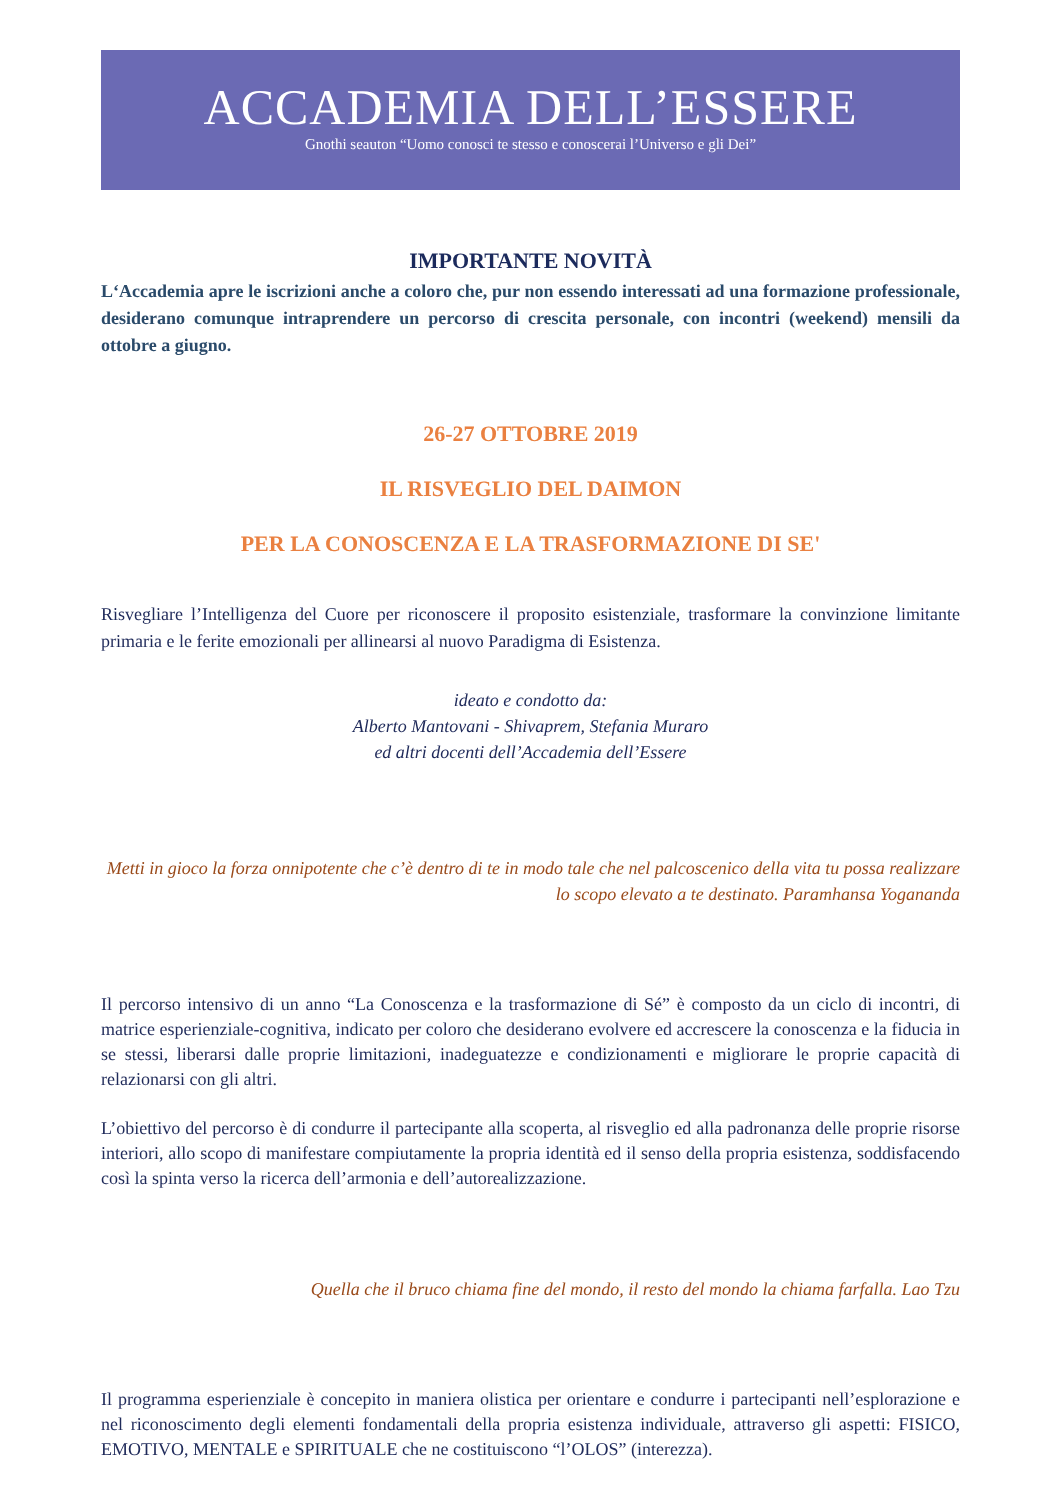ACCADEMIA DELL’ESSERE
Gnothi seauton “Uomo conosci te stesso e conoscerai l’Universo e gli Dei”
IMPORTANTE NOVITÀ
L‘Accademia apre le iscrizioni anche a coloro che, pur non essendo interessati ad una formazione professionale, desiderano comunque intraprendere un percorso di crescita personale, con incontri (weekend) mensili da ottobre a giugno.
26-27 OTTOBRE 2019
IL RISVEGLIO DEL DAIMON
PER LA CONOSCENZA E LA TRASFORMAZIONE DI SE'
Risvegliare l’Intelligenza del Cuore per riconoscere il proposito esistenziale, trasformare la convinzione limitante primaria e le ferite emozionali per allinearsi al nuovo Paradigma di Esistenza.
ideato e condotto da:
Alberto Mantovani - Shivaprem, Stefania Muraro
ed altri docenti dell’Accademia dell’Essere
Metti in gioco la forza onnipotente che c’è dentro di te in modo tale che nel palcoscenico della vita tu possa realizzare lo scopo elevato a te destinato. Paramhansa Yogananda
Il percorso intensivo di un anno “La Conoscenza e la trasformazione di Sé” è composto da un ciclo di incontri, di matrice esperienziale-cognitiva, indicato per coloro che desiderano evolvere ed accrescere la conoscenza e la fiducia in se stessi, liberarsi dalle proprie limitazioni, inadeguatezze e condizionamenti e migliorare le proprie capacità di relazionarsi con gli altri.
L’obiettivo del percorso è di condurre il partecipante alla scoperta, al risveglio ed alla padronanza delle proprie risorse interiori, allo scopo di manifestare compiutamente la propria identità ed il senso della propria esistenza, soddisfacendo così la spinta verso la ricerca dell’armonia e dell’autorealizzazione.
Quella che il bruco chiama fine del mondo, il resto del mondo la chiama farfalla. Lao Tzu
Il programma esperienziale è concepito in maniera olistica per orientare e condurre i partecipanti nell’esplorazione e nel riconoscimento degli elementi fondamentali della propria esistenza individuale, attraverso gli aspetti: FISICO, EMOTIVO, MENTALE e SPIRITUALE che ne costituiscono “l’OLOS” (interezza).